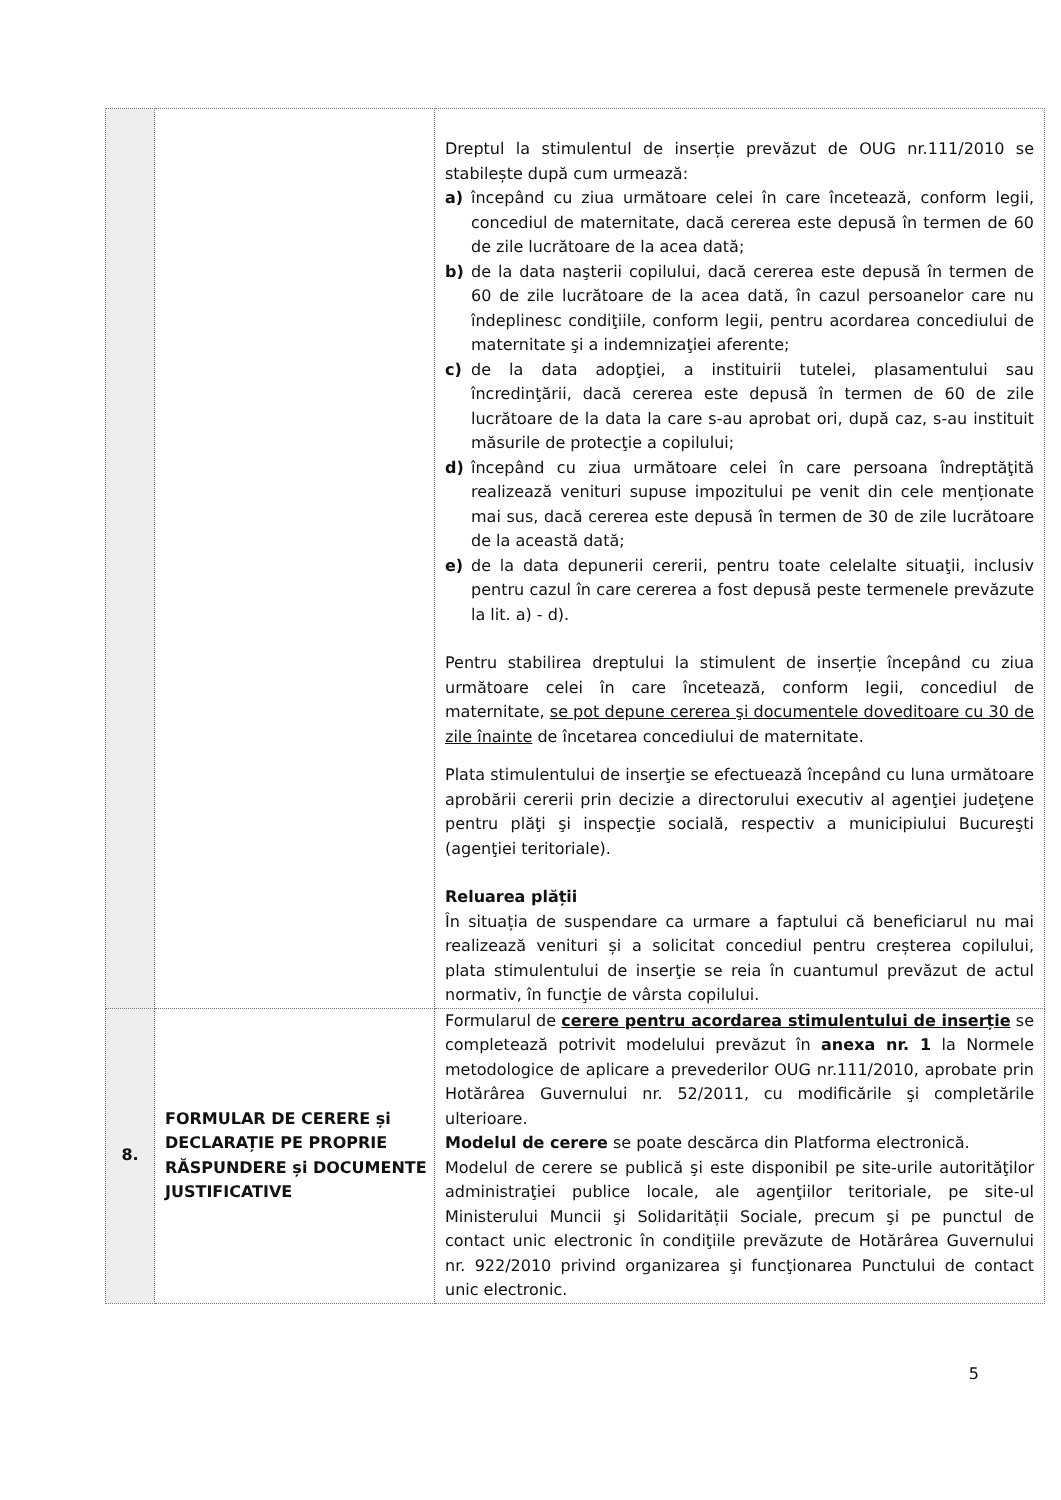| | | Dreptul la stimulentul de inserție prevăzut de OUG nr.111/2010 se stabilește după cum urmează: a) începând cu ziua următoare celei în care încetează, conform legii, concediul de maternitate, dacă cererea este depusă în termen de 60 de zile lucrătoare de la acea dată; b) de la data naşterii copilului, dacă cererea este depusă în termen de 60 de zile lucrătoare de la acea dată, în cazul persoanelor care nu îndeplinesc condiţiile, conform legii, pentru acordarea concediului de maternitate şi a indemnizaţiei aferente; c) de la data adopţiei, a instituirii tutelei, plasamentului sau încredinţării, dacă cererea este depusă în termen de 60 de zile lucrătoare de la data la care s-au aprobat ori, după caz, s-au instituit măsurile de protecţie a copilului; d) începând cu ziua următoare celei în care persoana îndreptăţită realizează venituri supuse impozitului pe venit din cele menționate mai sus, dacă cererea este depusă în termen de 30 de zile lucrătoare de la această dată; e) de la data depunerii cererii, pentru toate celelalte situaţii, inclusiv pentru cazul în care cererea a fost depusă peste termenele prevăzute la lit. a) - d). Pentru stabilirea dreptului la stimulent de inserție începând cu ziua următoare celei în care încetează, conform legii, concediul de maternitate, se pot depune cererea şi documentele doveditoare cu 30 de zile înainte de încetarea concediului de maternitate. Plata stimulentului de inserţie se efectuează începând cu luna următoare aprobării cererii prin decizie a directorului executiv al agenţiei judeţene pentru plăţi şi inspecţie socială, respectiv a municipiului Bucureşti (agenţiei teritoriale). Reluarea plății În situația de suspendare ca urmare a faptului că beneficiarul nu mai realizează venituri și a solicitat concediul pentru creșterea copilului, plata stimulentului de inserţie se reia în cuantumul prevăzut de actul normativ, în funcţie de vârsta copilului. |
| 8. | FORMULAR DE CERERE și DECLARAȚIE PE PROPRIE RĂSPUNDERE și DOCUMENTE JUSTIFICATIVE | Formularul de cerere pentru acordarea stimulentului de inserție se completează potrivit modelului prevăzut în anexa nr. 1 la Normele metodologice de aplicare a prevederilor OUG nr.111/2010, aprobate prin Hotărârea Guvernului nr. 52/2011, cu modificările şi completările ulterioare. Modelul de cerere se poate descărca din Platforma electronică. Modelul de cerere se publică şi este disponibil pe site-urile autorităţilor administraţiei publice locale, ale agenţiilor teritoriale, pe site-ul Ministerului Muncii şi Solidarității Sociale, precum şi pe punctul de contact unic electronic în condiţiile prevăzute de Hotărârea Guvernului nr. 922/2010 privind organizarea şi funcţionarea Punctului de contact unic electronic. |
5